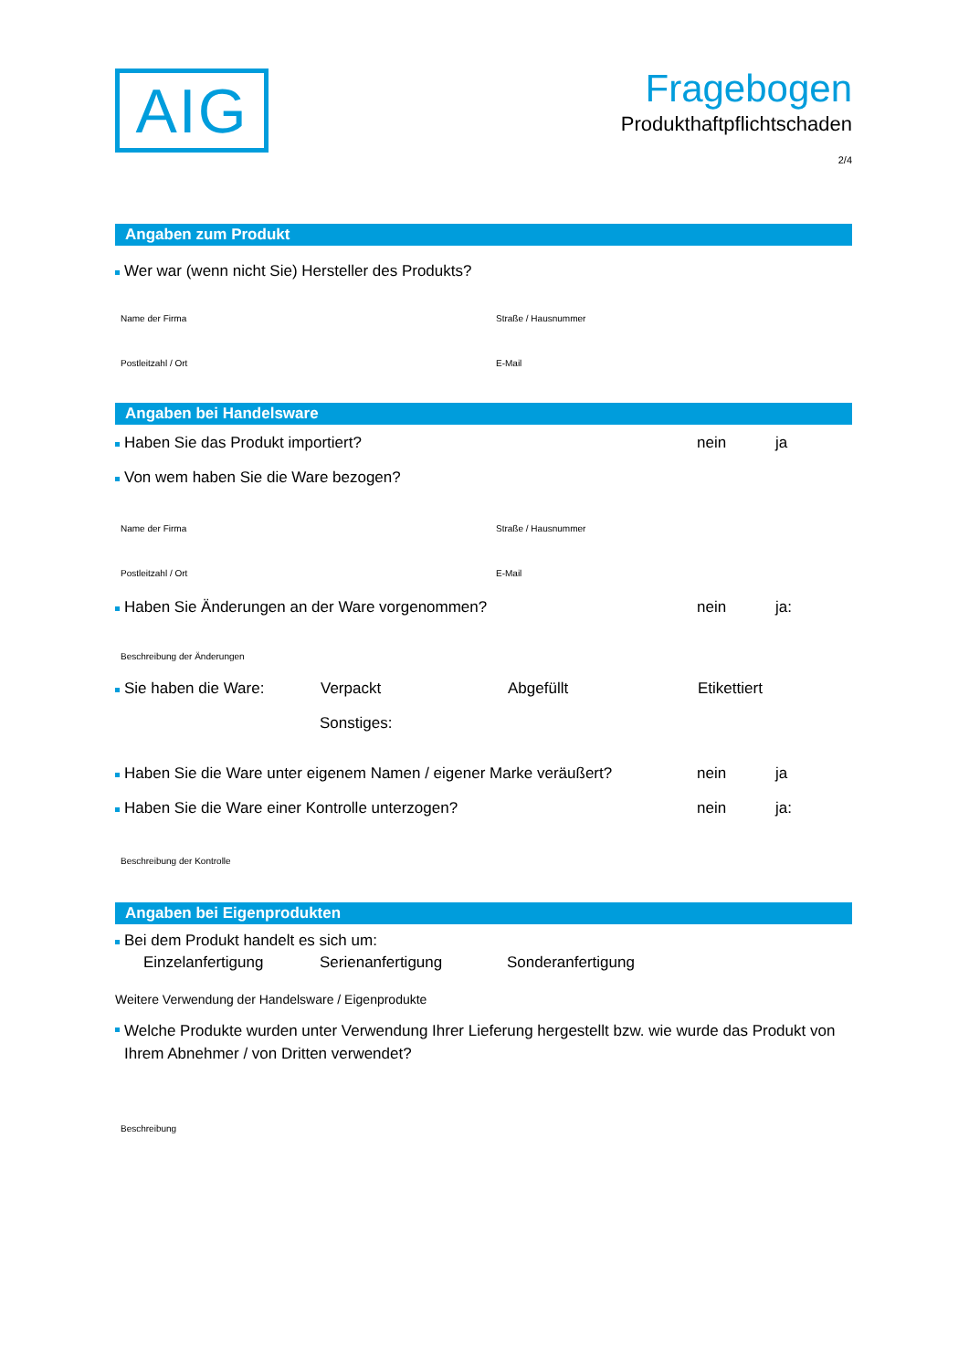AIG
Fragebogen
Produkthaftpflichtschaden
2/4
Angaben zum Produkt
Wer war (wenn nicht Sie) Hersteller des Produkts?
Name der Firma Straße / Hausnummer
Postleitzahl / Ort E-Mail
Angaben bei Handelsware
Haben Sie das Produkt importiert?
nein ja
Von wem haben Sie die Ware bezogen?
Name der Firma Straße / Hausnummer
Postleitzahl / Ort E-Mail
Haben Sie Änderungen an der Ware vorgenommen?
nein ja:
Beschreibung der Änderungen
Sie haben die Ware: Verpackt Abgefüllt Etikettiert
Sonstiges:
Haben Sie die Ware unter eigenem Namen / eigener Marke veräußert?
nein ja
Haben Sie die Ware einer Kontrolle unterzogen?
nein ja:
Beschreibung der Kontrolle
Angaben bei Eigenprodukten
Bei dem Produkt handelt es sich um:
Einzelanfertigung Serienanfertigung Sonderanfertigung
Weitere Verwendung der Handelsware / Eigenprodukte
Welche Produkte wurden unter Verwendung Ihrer Lieferung hergestellt bzw. wie wurde das Produkt von Ihrem Abnehmer / von Dritten verwendet?
Beschreibung